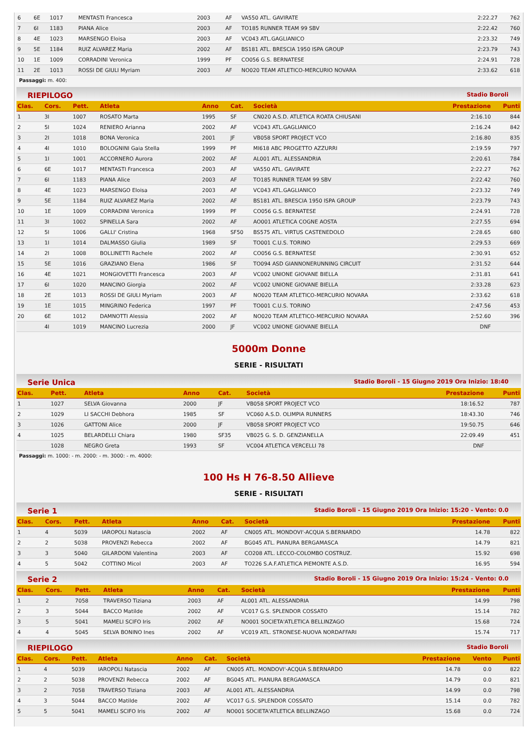| 6 | 6E | 1017 | MENTASTI Francesca | 2003 | AF | VA550 ATL. GAVIRATE | 2:22.27 | 762 |
| 7 | 6I | 1183 | PIANA Alice | 2003 | AF | TO185 RUNNER TEAM 99 SBV | 2:22.42 | 760 |
| 8 | 4E | 1023 | MARSENGO Eloisa | 2003 | AF | VC043 ATL.GAGLIANICO | 2:23.32 | 749 |
| 9 | 5E | 1184 | RUIZ ALVAREZ Maria | 2002 | AF | BS181 ATL. BRESCIA 1950 ISPA GROUP | 2:23.79 | 743 |
| 10 | 1E | 1009 | CORRADINI Veronica | 1999 | PF | CO056 G.S. BERNATESE | 2:24.91 | 728 |
| 11 | 2E | 1013 | ROSSI DE GIULI Myriam | 2003 | AF | NO020 TEAM ATLETICO-MERCURIO NOVARA | 2:33.62 | 618 |
Passaggi: m. 400:
RIEPILOGO Stadio Boroli
| Clas. | Cors. | Pett. | Atleta | Anno | Cat. | Società | Prestazione | Punti |
| --- | --- | --- | --- | --- | --- | --- | --- | --- |
| 1 | 3I | 1007 | ROSATO Marta | 1995 | SF | CN020 A.S.D. ATLETICA ROATA CHIUSANI | 2:16.10 | 844 |
| 2 | 5I | 1024 | RENIERO Arianna | 2002 | AF | VC043 ATL.GAGLIANICO | 2:16.24 | 842 |
| 3 | 2I | 1018 | BONA Veronica | 2001 | JF | VB058 SPORT PROJECT VCO | 2:16.80 | 835 |
| 4 | 4I | 1010 | BOLOGNINI Gaia Stella | 1999 | PF | MI618 ABC PROGETTO AZZURRI | 2:19.59 | 797 |
| 5 | 1I | 1001 | ACCORNERO Aurora | 2002 | AF | AL001 ATL. ALESSANDRIA | 2:20.61 | 784 |
| 6 | 6E | 1017 | MENTASTI Francesca | 2003 | AF | VA550 ATL. GAVIRATE | 2:22.27 | 762 |
| 7 | 6I | 1183 | PIANA Alice | 2003 | AF | TO185 RUNNER TEAM 99 SBV | 2:22.42 | 760 |
| 8 | 4E | 1023 | MARSENGO Eloisa | 2003 | AF | VC043 ATL.GAGLIANICO | 2:23.32 | 749 |
| 9 | 5E | 1184 | RUIZ ALVAREZ Maria | 2002 | AF | BS181 ATL. BRESCIA 1950 ISPA GROUP | 2:23.79 | 743 |
| 10 | 1E | 1009 | CORRADINI Veronica | 1999 | PF | CO056 G.S. BERNATESE | 2:24.91 | 728 |
| 11 | 3I | 1002 | SPINELLA Sara | 2002 | AF | AO001 ATLETICA COGNE AOSTA | 2:27.55 | 694 |
| 12 | 5I | 1006 | GALLI' Cristina | 1968 | SF50 | BS575 ATL. VIRTUS CASTENEDOLO | 2:28.65 | 680 |
| 13 | 1I | 1014 | DALMASSO Giulia | 1989 | SF | TO001 C.U.S. TORINO | 2:29.53 | 669 |
| 14 | 2I | 1008 | BOLLINETTI Rachele | 2002 | AF | CO056 G.S. BERNATESE | 2:30.91 | 652 |
| 15 | 5E | 1016 | GRAZIANO Elena | 1986 | SF | TO094 ASD GIANNONERUNNING CIRCUIT | 2:31.52 | 644 |
| 16 | 4E | 1021 | MONGIOVETTI Francesca | 2003 | AF | VC002 UNIONE GIOVANE BIELLA | 2:31.81 | 641 |
| 17 | 6I | 1020 | MANCINO Giorgia | 2002 | AF | VC002 UNIONE GIOVANE BIELLA | 2:33.28 | 623 |
| 18 | 2E | 1013 | ROSSI DE GIULI Myriam | 2003 | AF | NO020 TEAM ATLETICO-MERCURIO NOVARA | 2:33.62 | 618 |
| 19 | 1E | 1015 | MINGRINO Federica | 1997 | PF | TO001 C.U.S. TORINO | 2:47.56 | 453 |
| 20 | 6E | 1012 | DAMNOTTI Alessia | 2002 | AF | NO020 TEAM ATLETICO-MERCURIO NOVARA | 2:52.60 | 396 |
| | 4I | 1019 | MANCINO Lucrezia | 2000 | JF | VC002 UNIONE GIOVANE BIELLA | DNF | |
5000m Donne
SERIE - RISULTATI
Serie Unica Stadio Boroli - 15 Giugno 2019 Ora Inizio: 18:40
| Clas. | Pett. | Atleta | Anno | Cat. | Società | Prestazione | Punti |
| --- | --- | --- | --- | --- | --- | --- | --- |
| 1 | 1027 | SELVA Giovanna | 2000 | JF | VB058 SPORT PROJECT VCO | 18:16.52 | 787 |
| 2 | 1029 | LI SACCHI Debhora | 1985 | SF | VC060 A.S.D. OLIMPIA RUNNERS | 18:43.30 | 746 |
| 3 | 1026 | GATTONI Alice | 2000 | JF | VB058 SPORT PROJECT VCO | 19:50.75 | 646 |
| 4 | 1025 | BELARDELLI Chiara | 1980 | SF35 | VB025 G. S. D. GENZIANELLA | 22:09.49 | 451 |
| | 1028 | NEGRO Greta | 1993 | SF | VC004 ATLETICA VERCELLI 78 | DNF | |
Passaggi: m. 1000: - m. 2000: - m. 3000: - m. 4000:
100 Hs H 76-8.50 Allieve
SERIE - RISULTATI
Serie 1 Stadio Boroli - 15 Giugno 2019 Ora Inizio: 15:20 - Vento: 0.0
| Clas. | Cors. | Pett. | Atleta | Anno | Cat. | Società | Prestazione | Punti |
| --- | --- | --- | --- | --- | --- | --- | --- | --- |
| 1 | 4 | 5039 | IAROPOLI Natascia | 2002 | AF | CN005 ATL. MONDOVI'-ACQUA S.BERNARDO | 14.78 | 822 |
| 2 | 2 | 5038 | PROVENZI Rebecca | 2002 | AF | BG045 ATL. PIANURA BERGAMASCA | 14.79 | 821 |
| 3 | 3 | 5040 | GILARDONI Valentina | 2003 | AF | CO208 ATL. LECCO-COLOMBO COSTRUZ. | 15.92 | 698 |
| 4 | 5 | 5042 | COTTINO Micol | 2003 | AF | TO226 S.A.F.ATLETICA PIEMONTE A.S.D. | 16.95 | 594 |
Serie 2 Stadio Boroli - 15 Giugno 2019 Ora Inizio: 15:24 - Vento: 0.0
| Clas. | Cors. | Pett. | Atleta | Anno | Cat. | Società | Prestazione | Punti |
| --- | --- | --- | --- | --- | --- | --- | --- | --- |
| 1 | 2 | 7058 | TRAVERSO Tiziana | 2003 | AF | AL001 ATL. ALESSANDRIA | 14.99 | 798 |
| 2 | 3 | 5044 | BACCO Matilde | 2002 | AF | VC017 G.S. SPLENDOR COSSATO | 15.14 | 782 |
| 3 | 5 | 5041 | MAMELI SCIFO Iris | 2002 | AF | NO001 SOCIETA'ATLETICA BELLINZAGO | 15.68 | 724 |
| 4 | 4 | 5045 | SELVA BONINO Ines | 2002 | AF | VC019 ATL. STRONESE-NUOVA NORDAFFARI | 15.74 | 717 |
RIEPILOGO Stadio Boroli
| Clas. | Cors. | Pett. | Atleta | Anno | Cat. | Società | Prestazione | Vento | Punti |
| --- | --- | --- | --- | --- | --- | --- | --- | --- | --- |
| 1 | 4 | 5039 | IAROPOLI Natascia | 2002 | AF | CN005 ATL. MONDOVI'-ACQUA S.BERNARDO | 14.78 | 0.0 | 822 |
| 2 | 2 | 5038 | PROVENZI Rebecca | 2002 | AF | BG045 ATL. PIANURA BERGAMASCA | 14.79 | 0.0 | 821 |
| 3 | 2 | 7058 | TRAVERSO Tiziana | 2003 | AF | AL001 ATL. ALESSANDRIA | 14.99 | 0.0 | 798 |
| 4 | 3 | 5044 | BACCO Matilde | 2002 | AF | VC017 G.S. SPLENDOR COSSATO | 15.14 | 0.0 | 782 |
| 5 | 5 | 5041 | MAMELI SCIFO Iris | 2002 | AF | NO001 SOCIETA'ATLETICA BELLINZAGO | 15.68 | 0.0 | 724 |